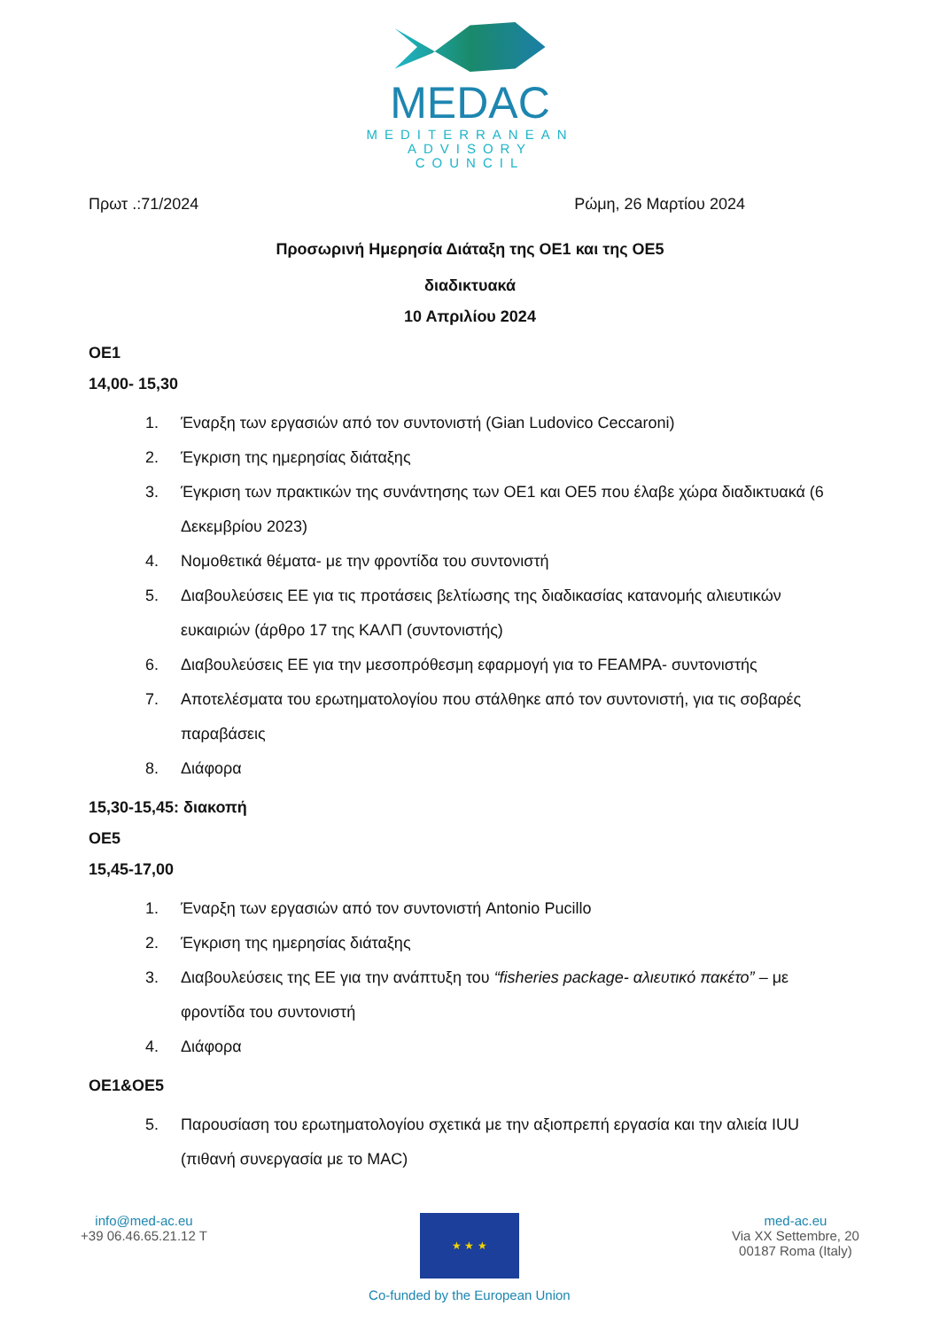MEDAC
MEDITERRANEAN
ADVISORY
COUNCIL
Πρωτ .:71/2024 Ρώμη, 26 Μαρτίου 2024
Προσωρινή Ημερησία Διάταξη της ΟΕ1 και της ΟΕ5
διαδικτυακά
10 Απριλίου 2024
ΟΕ1
14,00- 15,30
1. Έναρξη των εργασιών από τον συντονιστή (Gian Ludovico Ceccaroni)
2. Έγκριση της ημερησίας διάταξης
3. Έγκριση των πρακτικών της συνάντησης των ΟΕ1 και ΟΕ5 που έλαβε χώρα διαδικτυακά (6 Δεκεμβρίου 2023)
4. Νομοθετικά θέματα- με την φροντίδα του συντονιστή
5. Διαβουλεύσεις ΕΕ για τις προτάσεις βελτίωσης της διαδικασίας κατανομής αλιευτικών ευκαιριών (άρθρο 17 της ΚΑΛΠ (συντονιστής)
6. Διαβουλεύσεις ΕΕ για την μεσοπρόθεσμη εφαρμογή για το FEAMPA- συντονιστής
7. Αποτελέσματα του ερωτηματολογίου που στάλθηκε από τον συντονιστή, για τις σοβαρές παραβάσεις
8. Διάφορα
15,30-15,45: διακοπή
ΟΕ5
15,45-17,00
1. Έναρξη των εργασιών από τον συντονιστή Antonio Pucillo
2. Έγκριση της ημερησίας διάταξης
3. Διαβουλεύσεις της ΕΕ για την ανάπτυξη του “fisheries package- αλιευτικό πακέτο” – με φροντίδα του συντονιστή
4. Διάφορα
ΟΕ1&ΟΕ5
5. Παρουσίαση του ερωτηματολογίου σχετικά με την αξιοπρεπή εργασία και την αλιεία IUU (πιθανή συνεργασία με το MAC)
info@med-ac.eu
+39 06.46.65.21.12 T
★ ★ ★
Co-funded by the European Union
med-ac.eu
Via XX Settembre, 20
00187 Roma (Italy)